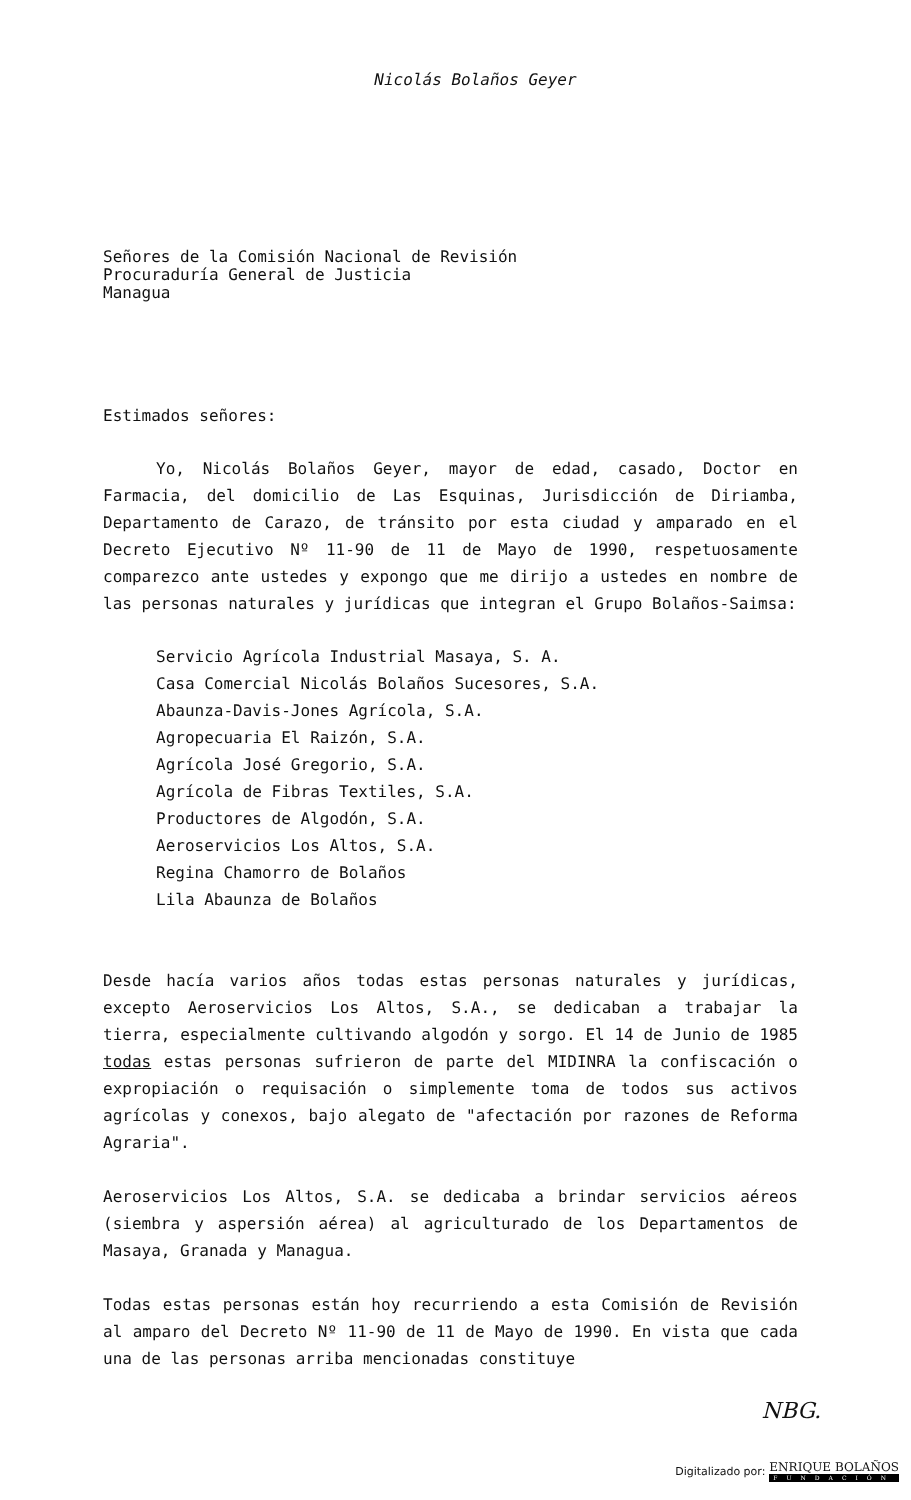Nicolás Bolaños Geyer
Señores de la Comisión Nacional de Revisión
Procuraduría General de Justicia
Managua
Estimados señores:
Yo, Nicolás Bolaños Geyer, mayor de edad, casado, Doctor en Farmacia, del domicilio de Las Esquinas, Jurisdicción de Diriamba, Departamento de Carazo, de tránsito por esta ciudad y amparado en el Decreto Ejecutivo Nº 11-90 de 11 de Mayo de 1990, respetuosamente comparezco ante ustedes y expongo que me dirijo a ustedes en nombre de las personas naturales y jurídicas que integran el Grupo Bolaños-Saimsa:
Servicio Agrícola Industrial Masaya, S. A.
Casa Comercial Nicolás Bolaños Sucesores, S.A.
Abaunza-Davis-Jones Agrícola, S.A.
Agropecuaria El Raizón, S.A.
Agrícola José Gregorio, S.A.
Agrícola de Fibras Textiles, S.A.
Productores de Algodón, S.A.
Aeroservicios Los Altos, S.A.
Regina Chamorro de Bolaños
Lila Abaunza de Bolaños
Desde hacía varios años todas estas personas naturales y jurídicas, excepto Aeroservicios Los Altos, S.A., se dedicaban a trabajar la tierra, especialmente cultivando algodón y sorgo. El 14 de Junio de 1985 todas estas personas sufrieron de parte del MIDINRA la confiscación o expropiación o requisación o simplemente toma de todos sus activos agrícolas y conexos, bajo alegato de "afectación por razones de Reforma Agraria".
Aeroservicios Los Altos, S.A. se dedicaba a brindar servicios aéreos (siembra y aspersión aérea) al agriculturado de los Departamentos de Masaya, Granada y Managua.
Todas estas personas están hoy recurriendo a esta Comisión de Revisión al amparo del Decreto Nº 11-90 de 11 de Mayo de 1990. En vista que cada una de las personas arriba mencionadas constituye
NBG.
Digitalizado por: ENRIQUE BOLAÑOS
FUNDACIÓN